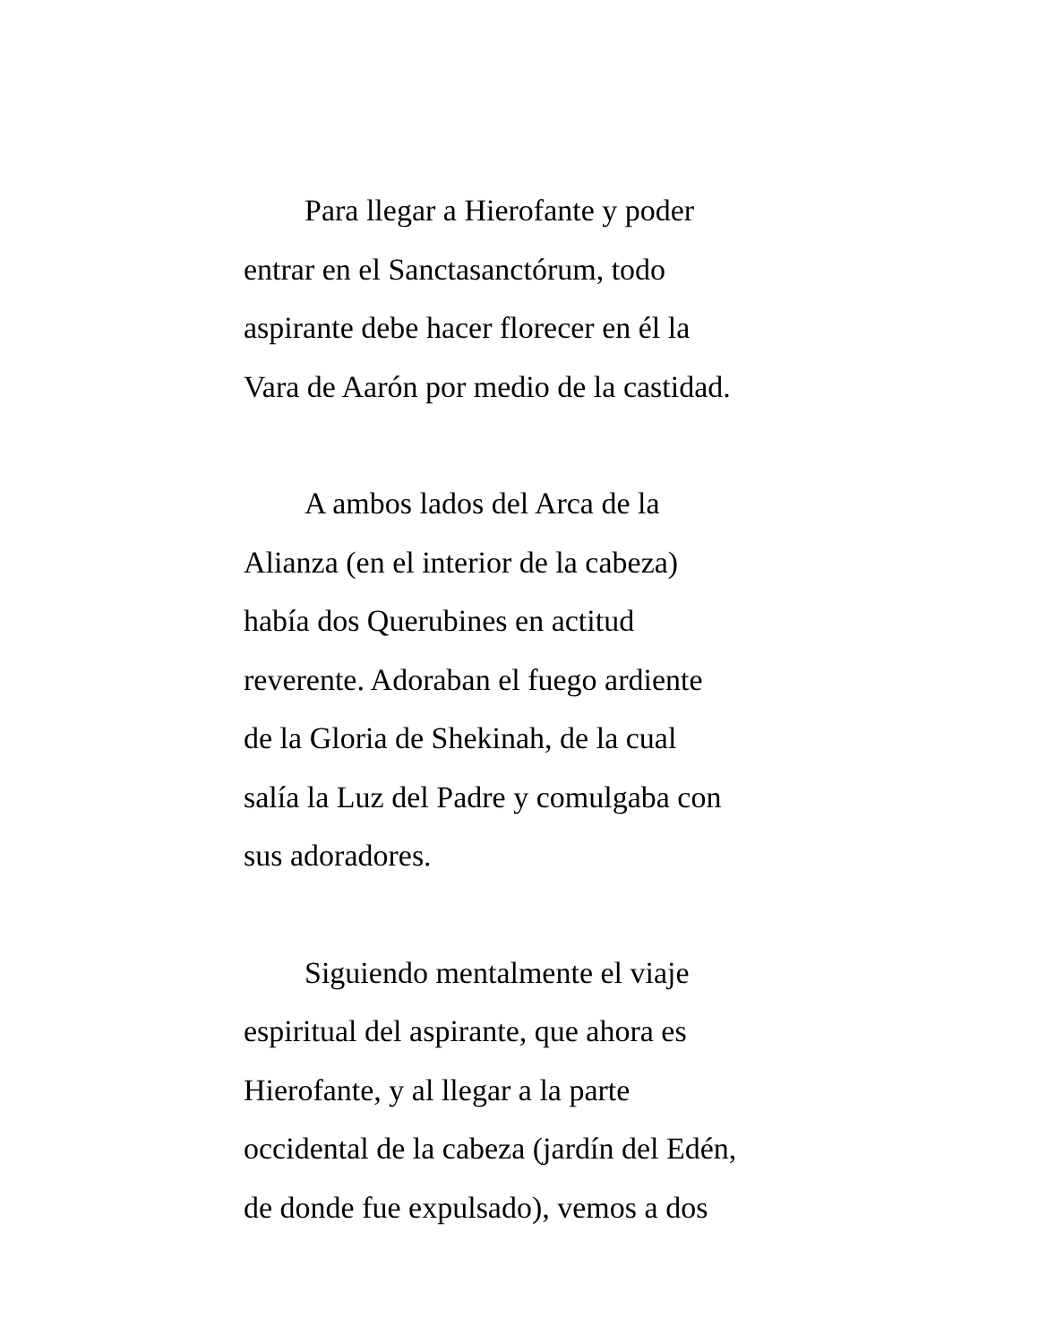Para llegar a Hierofante y poder
entrar en el Sanctasanctórum, todo
aspirante debe hacer florecer en él la
Vara de Aarón por medio de la castidad.
A ambos lados del Arca de la
Alianza (en el interior de la cabeza)
había dos Querubines en actitud
reverente. Adoraban el fuego ardiente
de la Gloria de Shekinah, de la cual
salía la Luz del Padre y comulgaba con
sus adoradores.
Siguiendo mentalmente el viaje
espiritual del aspirante, que ahora es
Hierofante, y al llegar a la parte
occidental de la cabeza (jardín del Edén,
de donde fue expulsado), vemos a dos